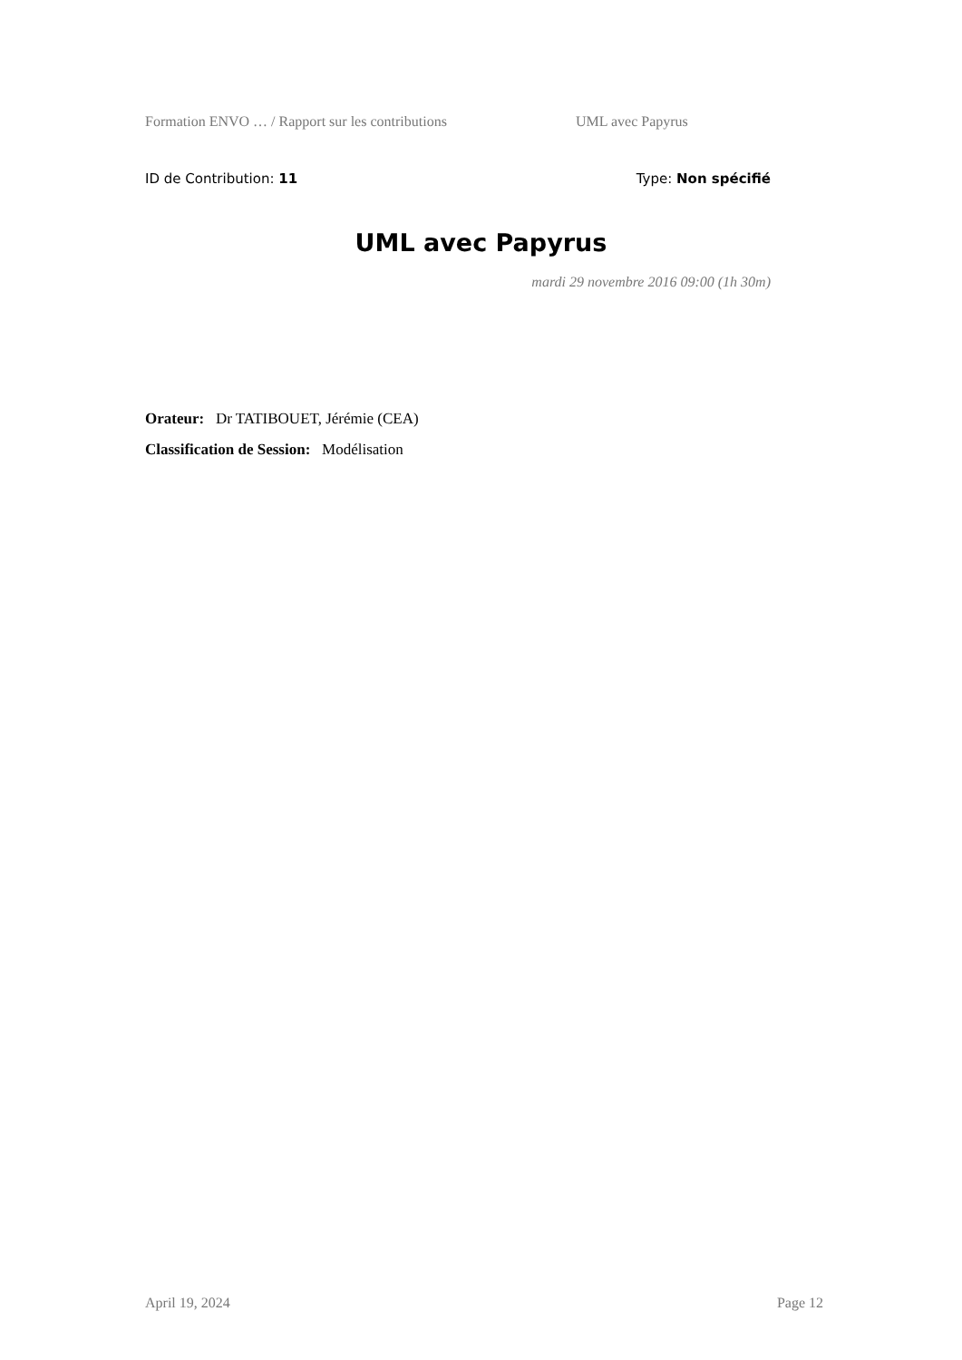Formation ENVO … / Rapport sur les contributions UML avec Papyrus
ID de Contribution: 11 Type: Non spécifié
UML avec Papyrus
mardi 29 novembre 2016 09:00 (1h 30m)
Orateur: Dr TATIBOUET, Jérémie (CEA)
Classification de Session: Modélisation
April 19, 2024 Page 12